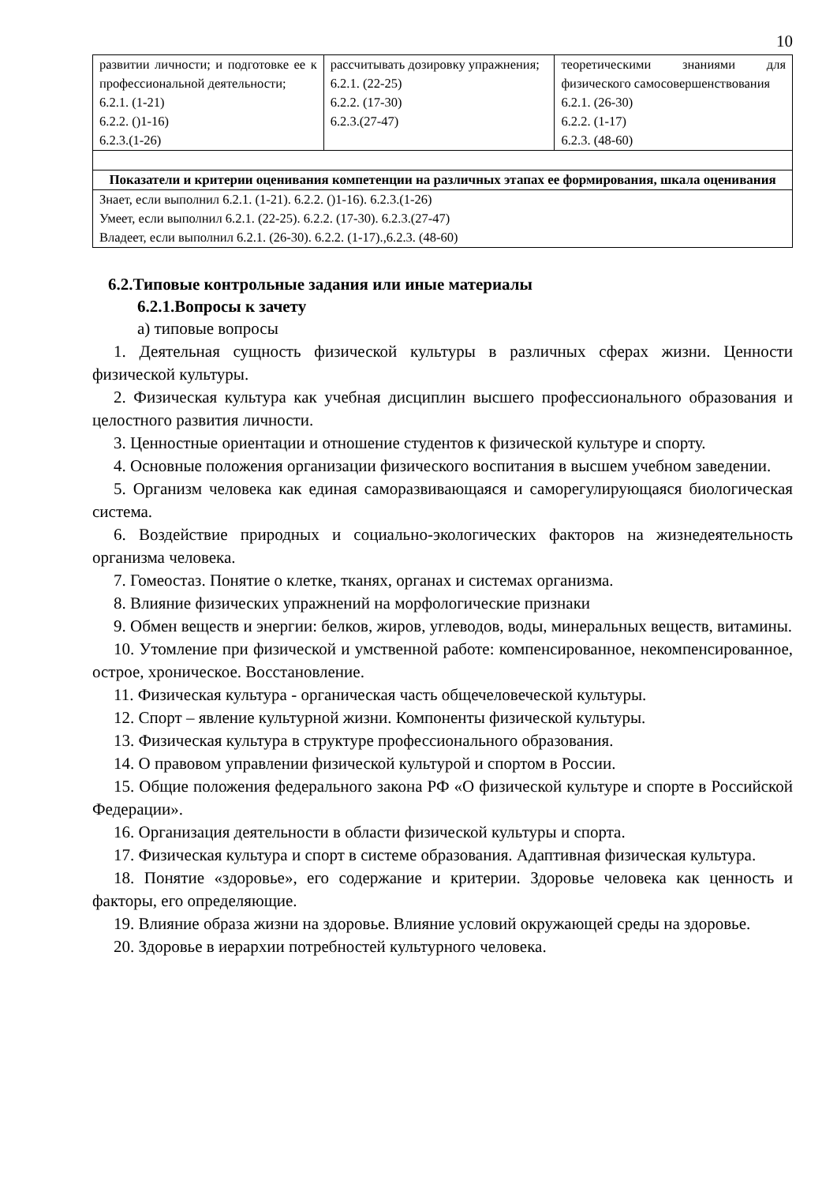10
| развитии личности; и подготовке ее к профессиональной деятельности; 6.2.1. (1-21) 6.2.2. ()1-16) 6.2.3.(1-26) | рассчитывать дозировку упражнения; 6.2.1. (22-25) 6.2.2. (17-30) 6.2.3.(27-47) | теоретическими знаниями для физического самосовершенствования 6.2.1. (26-30) 6.2.2. (1-17) 6.2.3. (48-60) |
| Показатели и критерии оценивания компетенции на различных этапах ее формирования, шкала оценивания | | |
| Знает, если выполнил 6.2.1. (1-21). 6.2.2. ()1-16). 6.2.3.(1-26) Умеет, если выполнил 6.2.1. (22-25). 6.2.2. (17-30). 6.2.3.(27-47) Владеет, если выполнил 6.2.1. (26-30). 6.2.2. (1-17).,6.2.3. (48-60) | | |
6.2.Типовые контрольные задания или иные материалы
6.2.1.Вопросы к зачету
а) типовые вопросы
1. Деятельная сущность физической культуры в различных сферах жизни. Ценности физической культуры.
2. Физическая культура как учебная дисциплин высшего профессионального образования и целостного развития личности.
3. Ценностные ориентации и отношение студентов к физической культуре и спорту.
4. Основные положения организации физического воспитания в высшем учебном заведении.
5. Организм человека как единая саморазвивающаяся и саморегулирующаяся биологическая система.
6. Воздействие природных и социально-экологических факторов на жизнедеятельность организма человека.
7. Гомеостаз. Понятие о клетке, тканях, органах и системах организма.
8. Влияние физических упражнений на морфологические признаки
9. Обмен веществ и энергии: белков, жиров, углеводов, воды, минеральных веществ, витамины.
10. Утомление при физической и умственной работе: компенсированное, некомпенсированное, острое, хроническое. Восстановление.
11. Физическая культура - органическая часть общечеловеческой культуры.
12. Спорт – явление культурной жизни. Компоненты физической культуры.
13. Физическая культура в структуре профессионального образования.
14. О правовом управлении физической культурой и спортом в России.
15. Общие положения федерального закона РФ «О физической культуре и спорте в Российской Федерации».
16. Организация деятельности в области физической культуры и спорта.
17. Физическая культура и спорт в системе образования. Адаптивная физическая культура.
18. Понятие «здоровье», его содержание и критерии. Здоровье человека как ценность и факторы, его определяющие.
19. Влияние образа жизни на здоровье. Влияние условий окружающей среды на здоровье.
20. Здоровье в иерархии потребностей культурного человека.